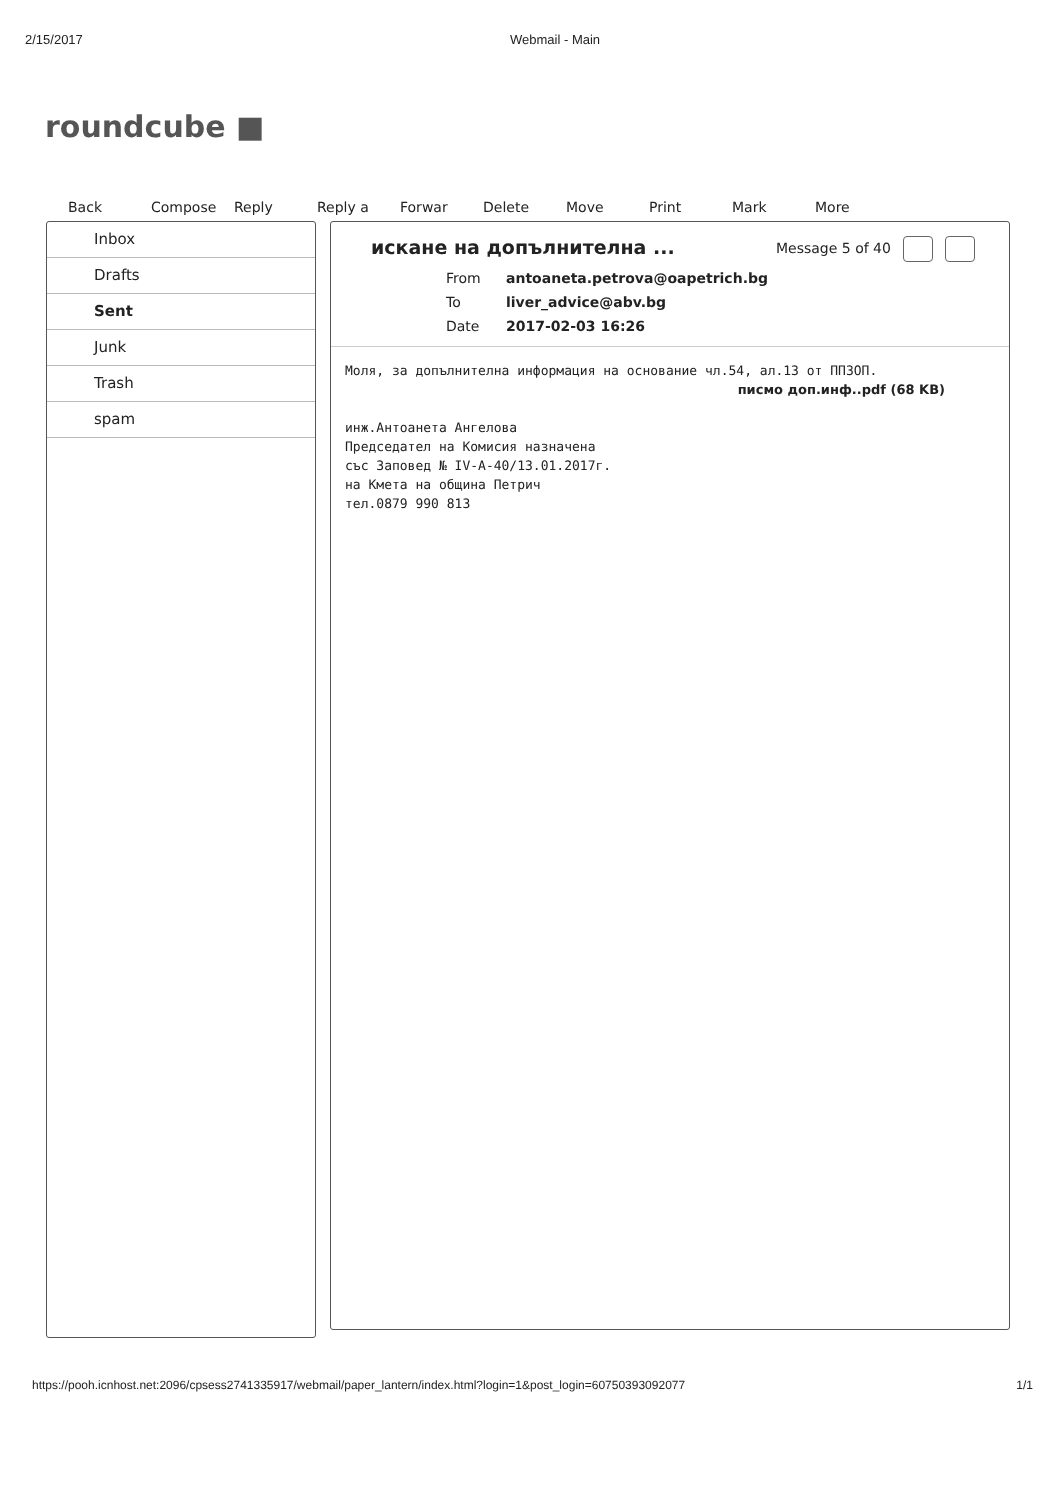2/15/2017 Webmail - Main
roundcube ■
Back Compose Reply Reply a Forwar Delete Move Print Mark More
Inbox
Drafts
Sent
Junk
Trash
spam
искане на допълнителна ...
Message 5 of 40
From antoaneta.petrova@oapetrich.bg To liver_advice@abv.bg Date 2017-02-03 16:26
Моля, за допълнителна информация на основание чл.54, ал.13 от ППЗОП.
писмо доп.инф..pdf (68 KB)
инж.Антоанета Ангелова
Председател на Комисия назначена
със Заповед № IV-A-40/13.01.2017г.
на Кмета на община Петрич
тел.0879 990 813
https://pooh.icnhost.net:2096/cpsess2741335917/webmail/paper_lantern/index.html?login=1&post_login=60750393092077 1/1